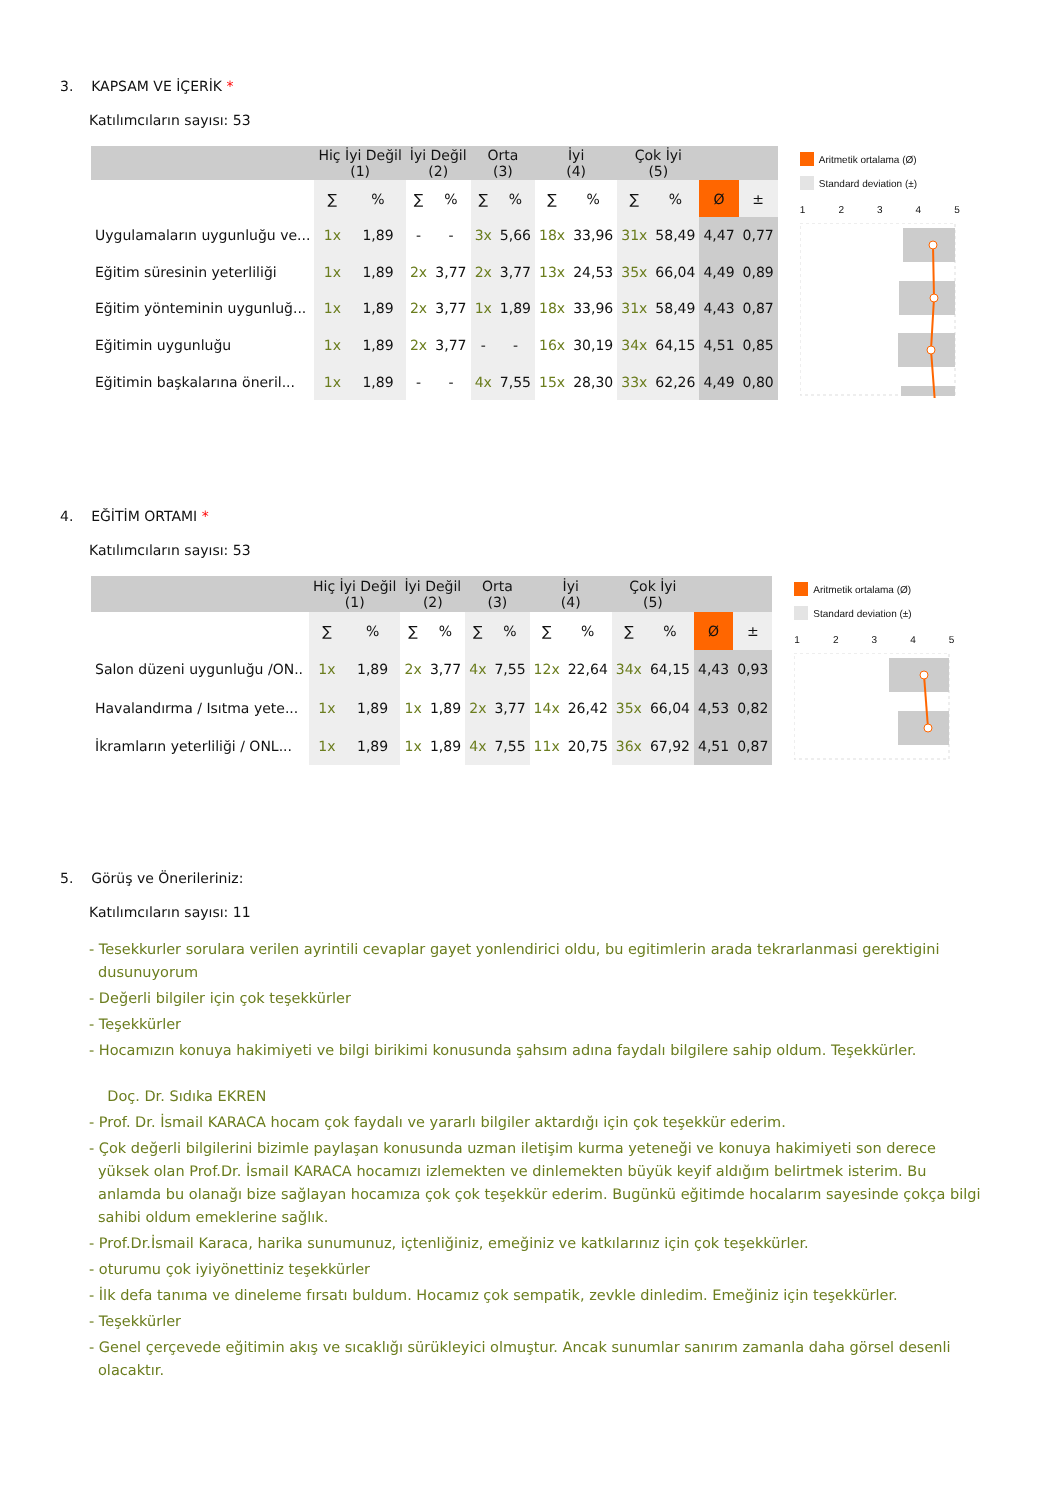3. KAPSAM VE İÇERİK *
Katılımcıların sayısı: 53
| | Hiç İyi Değil (1) | | İyi Değil (2) | | Orta (3) | | İyi (4) | | Çok İyi (5) | | | |
| --- | --- | --- | --- | --- | --- | --- | --- | --- | --- | --- | --- | --- |
| | ∑ | % | ∑ | % | ∑ | % | ∑ | % | ∑ | % | Ø | ± |
| Uygulamaların uygunluğu ve... | 1x | 1,89 | - | - | 3x | 5,66 | 18x | 33,96 | 31x | 58,49 | 4,47 | 0,77 |
| Eğitim süresinin yeterliliği | 1x | 1,89 | 2x | 3,77 | 2x | 3,77 | 13x | 24,53 | 35x | 66,04 | 4,49 | 0,89 |
| Eğitim yönteminin uygunluğ... | 1x | 1,89 | 2x | 3,77 | 1x | 1,89 | 18x | 33,96 | 31x | 58,49 | 4,43 | 0,87 |
| Eğitimin uygunluğu | 1x | 1,89 | 2x | 3,77 | - | - | 16x | 30,19 | 34x | 64,15 | 4,51 | 0,85 |
| Eğitimin başkalarına öneril... | 1x | 1,89 | - | - | 4x | 7,55 | 15x | 28,30 | 33x | 62,26 | 4,49 | 0,80 |
Aritmetik ortalama (Ø)
Standard deviation (±)
1 2 3 4 5
4. EĞİTİM ORTAMI *
Katılımcıların sayısı: 53
| | Hiç İyi Değil (1) | | İyi Değil (2) | | Orta (3) | | İyi (4) | | Çok İyi (5) | | | |
| --- | --- | --- | --- | --- | --- | --- | --- | --- | --- | --- | --- | --- |
| | ∑ | % | ∑ | % | ∑ | % | ∑ | % | ∑ | % | Ø | ± |
| Salon düzeni uygunluğu /ON.. | 1x | 1,89 | 2x | 3,77 | 4x | 7,55 | 12x | 22,64 | 34x | 64,15 | 4,43 | 0,93 |
| Havalandırma / Isıtma yete... | 1x | 1,89 | 1x | 1,89 | 2x | 3,77 | 14x | 26,42 | 35x | 66,04 | 4,53 | 0,82 |
| İkramların yeterliliği / ONL... | 1x | 1,89 | 1x | 1,89 | 4x | 7,55 | 11x | 20,75 | 36x | 67,92 | 4,51 | 0,87 |
Aritmetik ortalama (Ø)
Standard deviation (±)
1 2 3 4 5
5. Görüş ve Önerileriniz:
Katılımcıların sayısı: 11
- Tesekkurler sorulara verilen ayrintili cevaplar gayet yonlendirici oldu, bu egitimlerin arada tekrarlanmasi gerektigini dusunuyorum
- Değerli bilgiler için çok teşekkürler
- Teşekkürler
- Hocamızın konuya hakimiyeti ve bilgi birikimi konusunda şahsım adına faydalı bilgilere sahip oldum. Teşekkürler.
Doç. Dr. Sıdıka EKREN
- Prof. Dr. İsmail KARACA hocam çok faydalı ve yararlı bilgiler aktardığı için çok teşekkür ederim.
- Çok değerli bilgilerini bizimle paylaşan konusunda uzman iletişim kurma yeteneği ve konuya hakimiyeti son derece yüksek olan Prof.Dr. İsmail KARACA hocamızı izlemekten ve dinlemekten büyük keyif aldığım belirtmek isterim. Bu anlamda bu olanağı bize sağlayan hocamıza çok çok teşekkür ederim. Bugünkü eğitimde hocalarım sayesinde çokça bilgi sahibi oldum emeklerine sağlık.
- Prof.Dr.İsmail Karaca, harika sunumunuz, içtenliğiniz, emeğiniz ve katkılarınız için çok teşekkürler.
- oturumu çok iyiyönettiniz teşekkürler
- İlk defa tanıma ve dineleme fırsatı buldum. Hocamız çok sempatik, zevkle dinledim. Emeğiniz için teşekkürler.
- Teşekkürler
- Genel çerçevede eğitimin akış ve sıcaklığı sürükleyici olmuştur. Ancak sunumlar sanırım zamanla daha görsel desenli olacaktır.